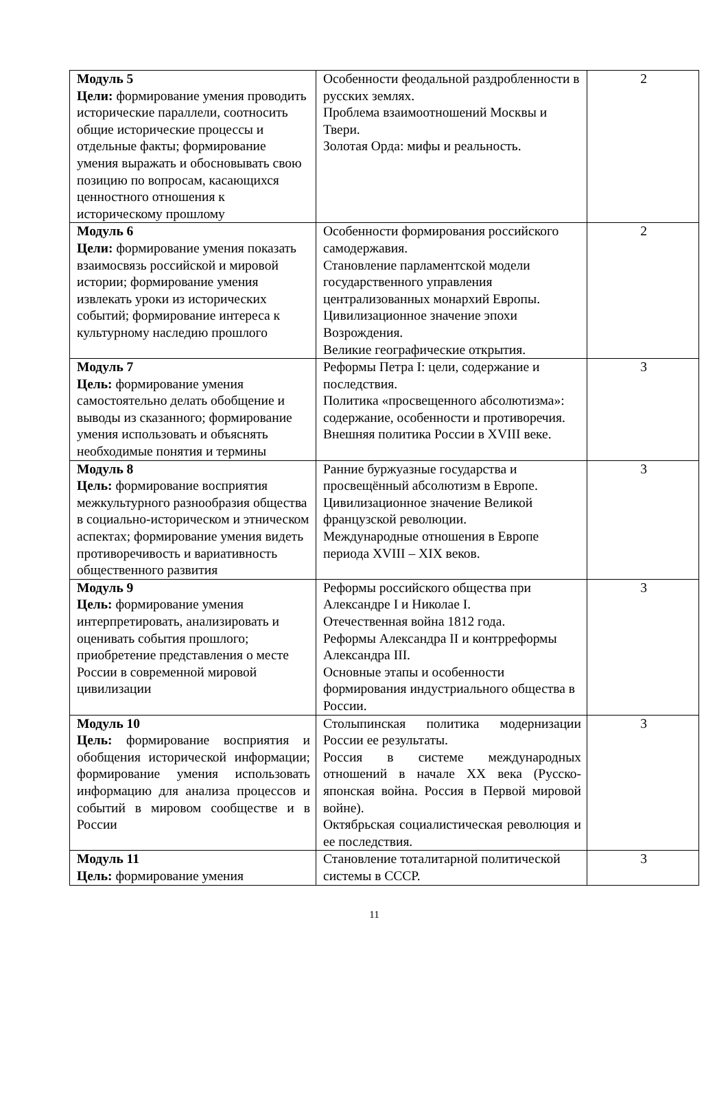| Модуль 5 Цели: формирование умения проводить исторические параллели, соотносить общие исторические процессы и отдельные факты; формирование умения выражать и обосновывать свою позицию по вопросам, касающихся ценностного отношения к историческому прошлому | Особенности феодальной раздробленности в русских землях. Проблема взаимоотношений Москвы и Твери. Золотая Орда: мифы и реальность. | 2 |
| Модуль 6 Цели: формирование умения показать взаимосвязь российской и мировой истории; формирование умения извлекать уроки из исторических событий; формирование интереса к культурному наследию прошлого | Особенности формирования российского самодержавия. Становление парламентской модели государственного управления централизованных монархий Европы. Цивилизационное значение эпохи Возрождения. Великие географические открытия. | 2 |
| Модуль 7 Цель: формирование умения самостоятельно делать обобщение и выводы из сказанного; формирование умения использовать и объяснять необходимые понятия и термины | Реформы Петра I: цели, содержание и последствия. Политика «просвещенного абсолютизма»: содержание, особенности и противоречия. Внешняя политика России в XVIII веке. | 3 |
| Модуль 8 Цель: формирование восприятия межкультурного разнообразия общества в социально-историческом и этническом аспектах; формирование умения видеть противоречивость и вариативность общественного развития | Ранние буржуазные государства и просвещённый абсолютизм в Европе. Цивилизационное значение Великой французской революции. Международные отношения в Европе периода XVIII – XIX веков. | 3 |
| Модуль 9 Цель: формирование умения интерпретировать, анализировать и оценивать события прошлого; приобретение представления о месте России в современной мировой цивилизации | Реформы российского общества при Александре I и Николае I. Отечественная война 1812 года. Реформы Александра II и контрреформы Александра III. Основные этапы и особенности формирования индустриального общества в России. | 3 |
| Модуль 10 Цель: формирование восприятия и обобщения исторической информации; формирование умения использовать информацию для анализа процессов и событий в мировом сообществе и в России | Столыпинская политика модернизации России ее результаты. Россия в системе международных отношений в начале XX века (Русско-японская война. Россия в Первой мировой войне). Октябрьская социалистическая революция и ее последствия. | 3 |
| Модуль 11 Цель: формирование умения | Становление тоталитарной политической системы в СССР. | 3 |
11